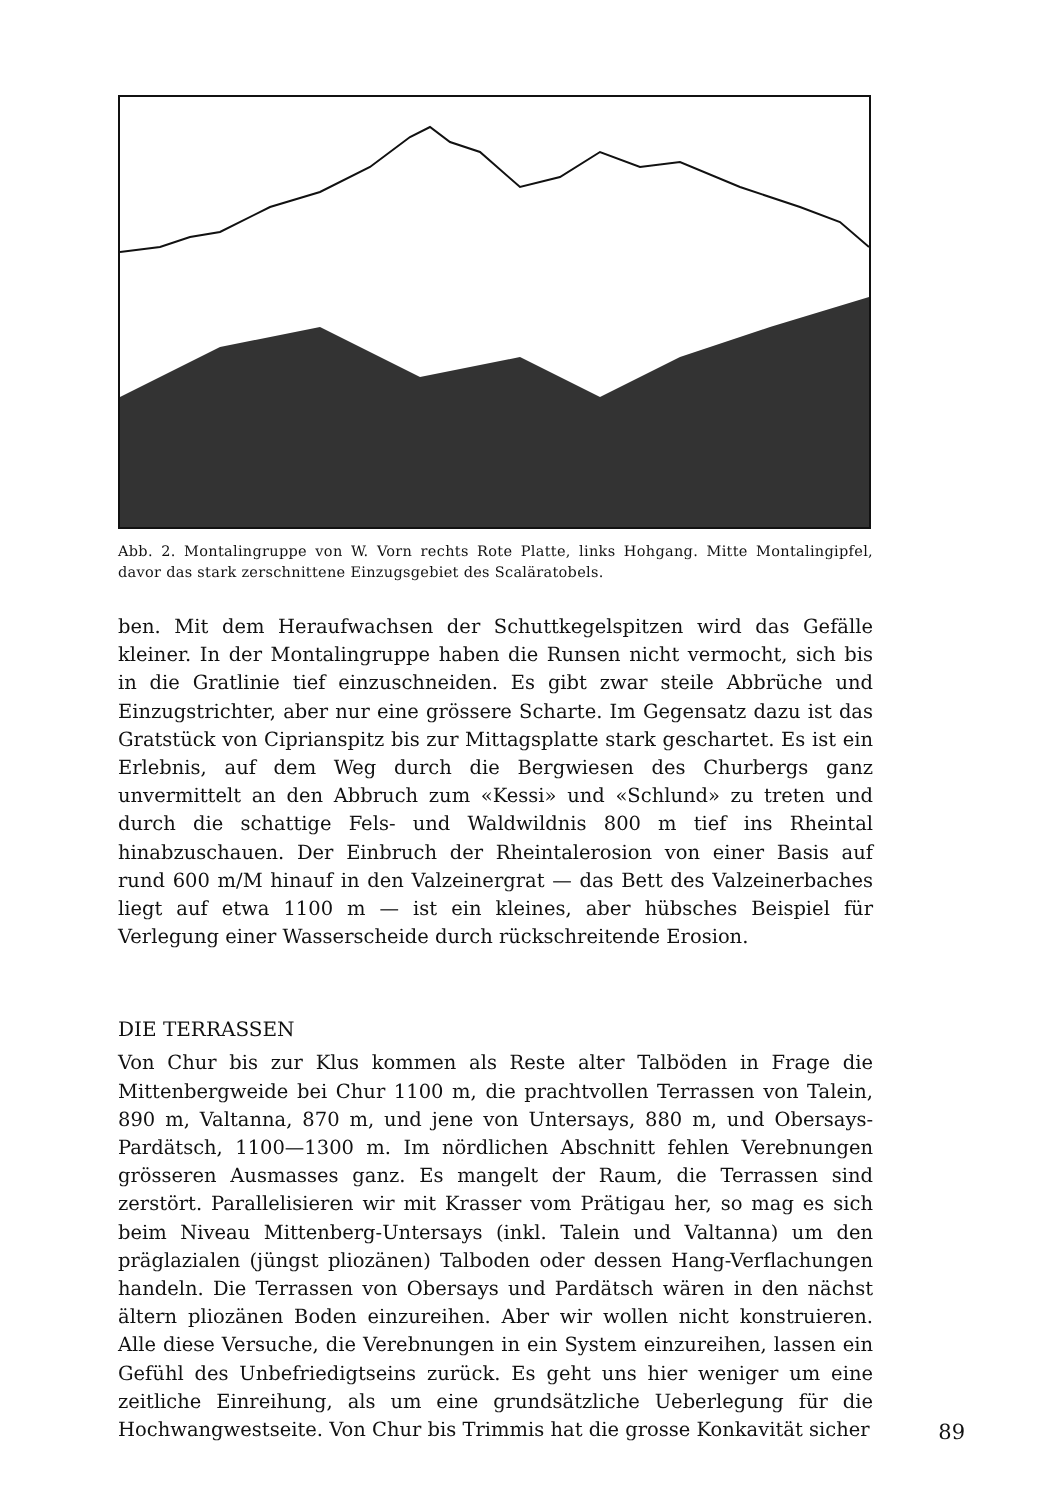Abb. 2. Montalingruppe von W. Vorn rechts Rote Platte, links Hohgang. Mitte Montalingipfel, davor das stark zerschnittene Einzugsgebiet des Scaläratobels.
ben. Mit dem Heraufwachsen der Schuttkegelspitzen wird das Gefälle kleiner. In der Montalingruppe haben die Runsen nicht vermocht, sich bis in die Gratlinie tief einzuschneiden. Es gibt zwar steile Abbrüche und Einzugstrichter, aber nur eine grössere Scharte. Im Gegensatz dazu ist das Gratstück von Ciprianspitz bis zur Mittagsplatte stark geschartet. Es ist ein Erlebnis, auf dem Weg durch die Bergwiesen des Churbergs ganz unvermittelt an den Abbruch zum «Kessi» und «Schlund» zu treten und durch die schattige Fels- und Waldwildnis 800 m tief ins Rheintal hinabzuschauen. Der Einbruch der Rheintalerosion von einer Basis auf rund 600 m/M hinauf in den Valzeinergrat — das Bett des Valzeinerbaches liegt auf etwa 1100 m — ist ein kleines, aber hübsches Beispiel für Verlegung einer Wasserscheide durch rückschreitende Erosion.
DIE TERRASSEN
Von Chur bis zur Klus kommen als Reste alter Talböden in Frage die Mittenbergweide bei Chur 1100 m, die prachtvollen Terrassen von Talein, 890 m, Valtanna, 870 m, und jene von Untersays, 880 m, und Obersays-Pardätsch, 1100—1300 m. Im nördlichen Abschnitt fehlen Verebnungen grösseren Ausmasses ganz. Es mangelt der Raum, die Terrassen sind zerstört. Parallelisieren wir mit Krasser vom Prätigau her, so mag es sich beim Niveau Mittenberg-Untersays (inkl. Talein und Valtanna) um den präglazialen (jüngst pliozänen) Talboden oder dessen Hang-Verflachungen handeln. Die Terrassen von Obersays und Pardätsch wären in den nächst ältern pliozänen Boden einzureihen. Aber wir wollen nicht konstruieren. Alle diese Versuche, die Verebnungen in ein System einzureihen, lassen ein Gefühl des Unbefriedigtseins zurück. Es geht uns hier weniger um eine zeitliche Einreihung, als um eine grundsätzliche Ueberlegung für die Hochwangwestseite. Von Chur bis Trimmis hat die grosse Konkavität sicher
89